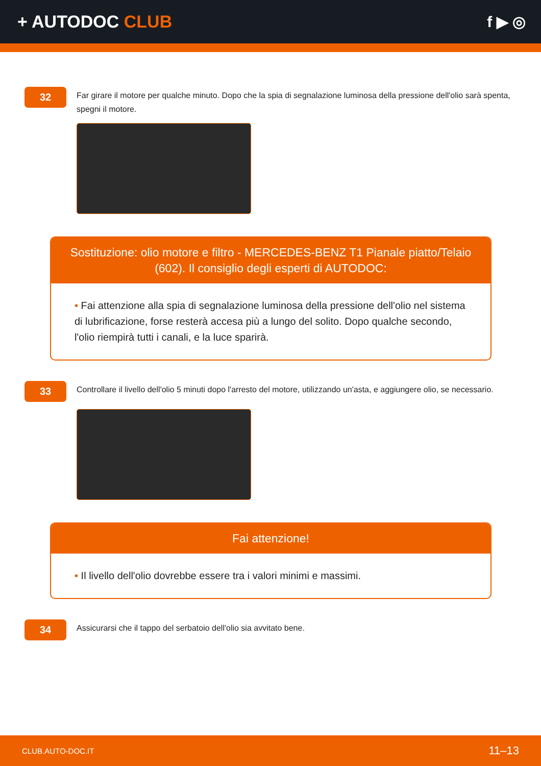+ AUTODOC CLUB f ▶ ◎
32
Far girare il motore per qualche minuto. Dopo che la spia di segnalazione luminosa della pressione dell'olio sarà spenta, spegni il motore.
Sostituzione: olio motore e filtro - MERCEDES-BENZ T1 Pianale piatto/Telaio (602). Il consiglio degli esperti di AUTODOC:
• Fai attenzione alla spia di segnalazione luminosa della pressione dell'olio nel sistema di lubrificazione, forse resterà accesa più a lungo del solito. Dopo qualche secondo, l'olio riempirà tutti i canali, e la luce sparirà.
33
Controllare il livello dell'olio 5 minuti dopo l'arresto del motore, utilizzando un'asta, e aggiungere olio, se necessario.
Fai attenzione!
• Il livello dell'olio dovrebbe essere tra i valori minimi e massimi.
34
Assicurarsi che il tappo del serbatoio dell'olio sia avvitato bene.
CLUB.AUTO-DOC.IT 11–13